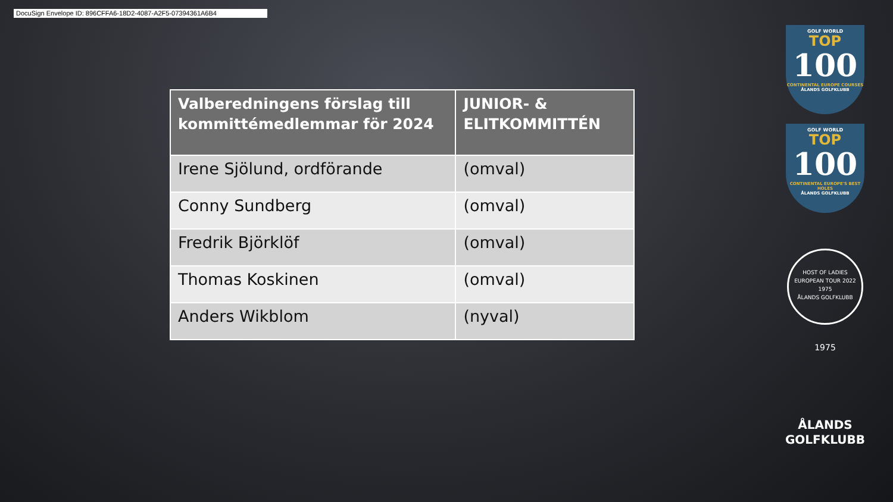DocuSign Envelope ID: 896CFFA6-18D2-4087-A2F5-07394361A6B4
| Valberedningens förslag till kommittémedlemmar för 2024 | JUNIOR- & ELITKOMMITTÉN |
| --- | --- |
| Irene Sjölund, ordförande | (omval) |
| Conny Sundberg | (omval) |
| Fredrik Björklöf | (omval) |
| Thomas Koskinen | (omval) |
| Anders Wikblom | (nyval) |
GOLF WORLD
TOP
100
CONTINENTAL EUROPE COURSES
ÅLANDS GOLFKLUBB
GOLF WORLD
TOP
100
CONTINENTAL EUROPE'S BEST HOLES
ÅLANDS GOLFKLUBB
HOST OF LADIES EUROPEAN TOUR 2022
1975
ÅLANDS GOLFKLUBB
1975
ÅLANDS
GOLFKLUBB